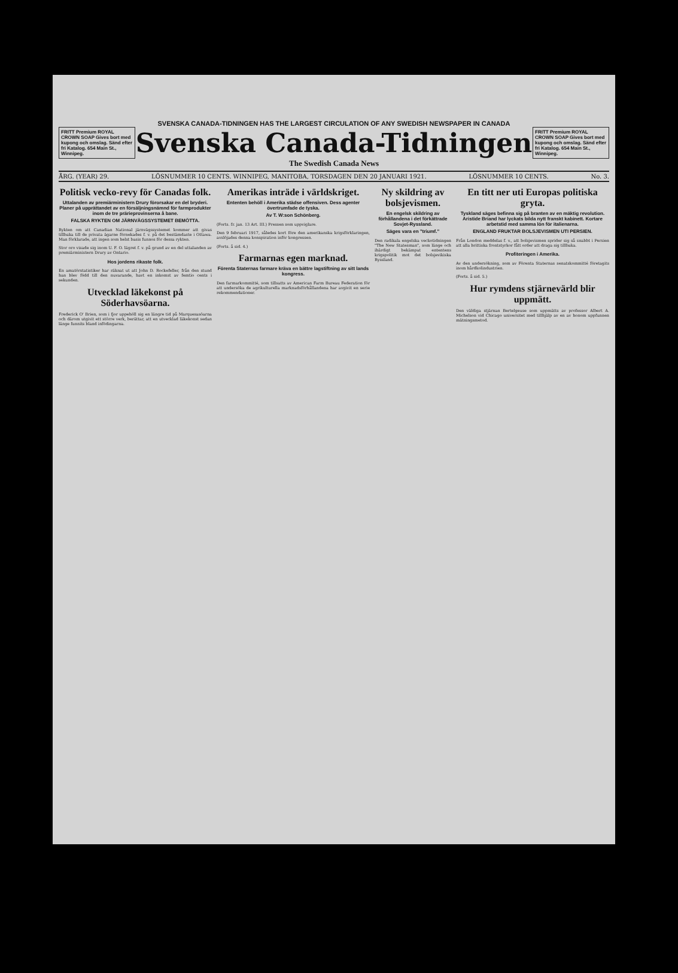SVENSKA CANADA-TIDNINGEN HAS THE LARGEST CIRCULATION OF ANY SWEDISH NEWSPAPER IN CANADA
FRITT Premium ROYAL CROWN SOAP Gives bort med kupong och omslag. Sänd efter fri Katalog. 654 Main St., Winnipeg.
Svenska Canada-Tidningen
FRITT Premium ROYAL CROWN SOAP Gives bort med kupong och omslag. Sänd efter fri Katalog. 654 Main St., Winnipeg.
The Swedish Canada News
ÅRG. (YEAR) 29. LÖSNUMMER 10 CENTS. WINNIPEG, MANITOBA, TORSDAGEN DEN 20 JANUARI 1921. LÖSNUMMER 10 CENTS. No. 3.
Politisk vecko-revy för Canadas folk.
Uttalanden av premiärministern Drury förorsakar en del bryderi. Planer på upprättandet av en försäljningsnämnd för farmprodukter inom de tre prärieprovinserna å bane.
FALSKA RYKTEN OM JÄRNVÄGSSYSTEMET BEMÖTTA.
Rykten om att Canadian National järnvägssystemet kommer att givas tillbaka till de privata ägarne förnekades f. v. på det bestämdaste i Ottawa. Man förklarade, att ingen som helst basis funnos för dessa rykten.
Stor oro visade sig inom U. F. O. lägret f. v. på grund av en del uttalanden av premiärministern Drury av Ontario.
Hos jordens rikaste folk.
En amatörstatistiker har räknat ut att John D. Rockefeller, från den stund han blev född till den nuvarande, havt en inkomst av femtio cents i sekunden.
Utvecklad läkekonst på Söderhavsöarna.
Frederick O' Brien, som i fjor uppehöll sig en längre tid på Marquesasöarna och därom utgivit ett större verk, berättar, att en utvecklad läkekonst sedan länge funnits bland infödingarna.
Amerikas inträde i världskriget.
Ententen behöll i Amerika städse offensiven. Dess agenter övertrumfade de tyska.
Av T. W:son Schönberg.
(Forts. fr. jan. 13 Art. III.) Pressen som uppviglare.
Den 9 februari 1917, således kort före den amerikanska krigsförklaringen, avslöjades denna konspiration inför kongressen.
(Forts. å sid. 4.)
Farmarnas egen marknad.
Förenta Staternas farmare kräva en bättre lagstiftning av sitt lands kongress.
Den farmarkommitté, som tillsatts av American Farm Bureau Federation för att undersöka de agrikulturella marknadsförhållandena har avgivit en serie rekommendationer.
Ny skildring av bolsjevismen.
En engelsk skildring av förhållandena i det förkättrade Sovjet-Ryssland.
Säges vara en "triumf."
Den radikala engelska veckotidningen "The New Statesman", som länge och ihärdigt bekämpat ententens krigspolitik mot det bolsjevikiska Ryssland.
En titt ner uti Europas politiska gryta.
Tyskland säges befinna sig på branten av en mäktig revolution. Aristide Briand har lyckats bilda nytt franskt kabinett. Kortare arbetstid med samma lön för italienarna.
ENGLAND FRUKTAR BOLSJEVISMEN UTI PERSIEN.
Från London meddelas f. v., att bolsjevismen sprider sig så snabbt i Persien att alla brittiska frontstyrkor fått order att draga sig tillbaka.
Profiteringen i Amerika.
Av den undersökning, som av Förenta Staternas senatskommitté företagits inom hårdkolindustrien.
(Forts. å sid. 5.)
Hur rymdens stjärnevärld blir uppmätt.
Den väldiga stjärnan Bertelgeuse som uppmätts av professor Albert A. Michelson vid Chicago universitet med tillhjälp av en av honom uppfunnen mätningsmetod.